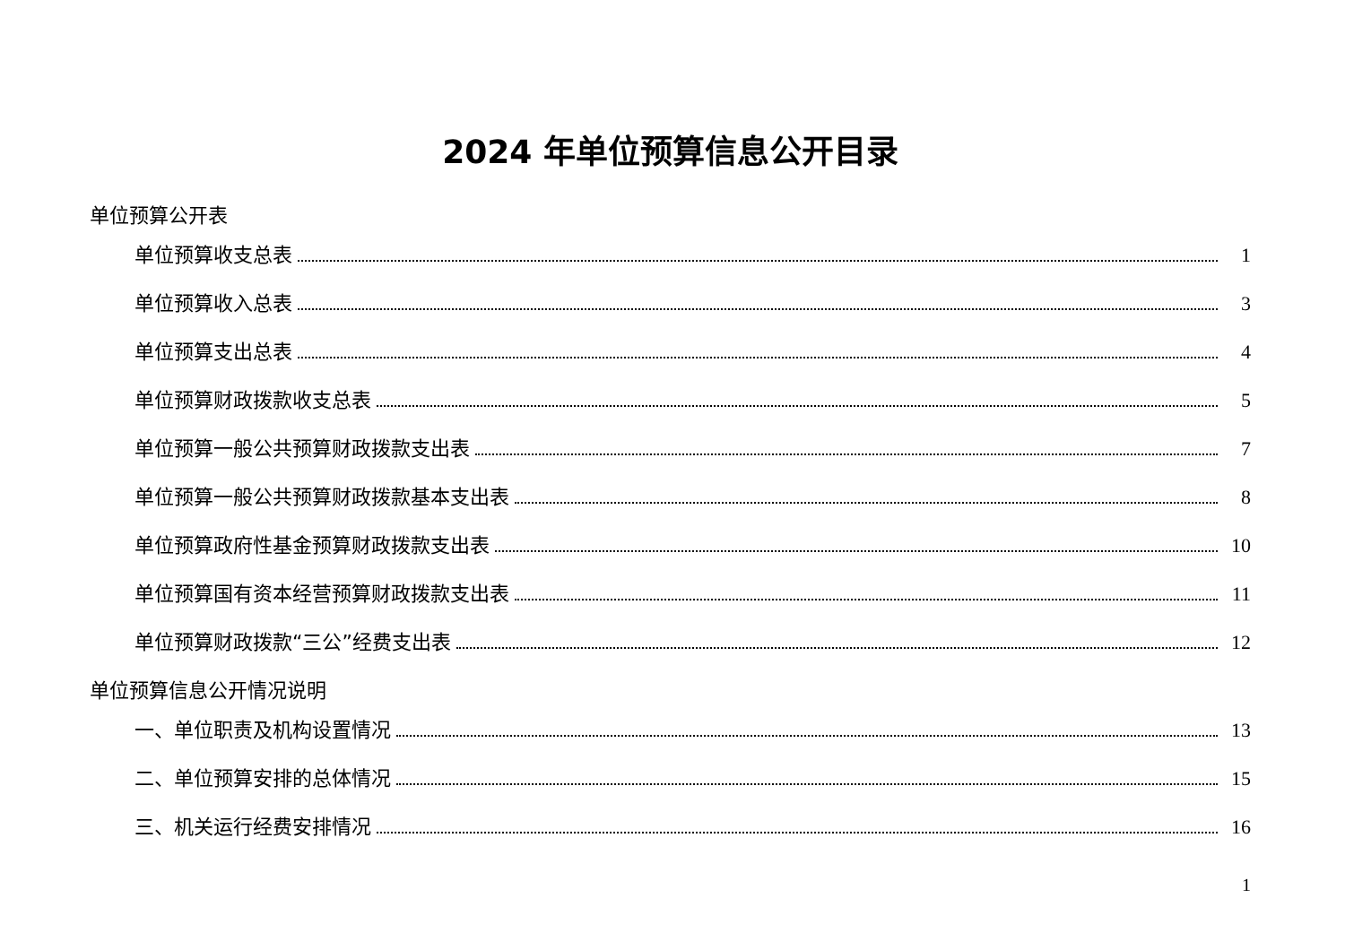2024 年单位预算信息公开目录
单位预算公开表
单位预算收支总表 1
单位预算收入总表 3
单位预算支出总表 4
单位预算财政拨款收支总表 5
单位预算一般公共预算财政拨款支出表 7
单位预算一般公共预算财政拨款基本支出表 8
单位预算政府性基金预算财政拨款支出表 10
单位预算国有资本经营预算财政拨款支出表 11
单位预算财政拨款“三公”经费支出表 12
单位预算信息公开情况说明
一、单位职责及机构设置情况 13
二、单位预算安排的总体情况 15
三、机关运行经费安排情况 16
1